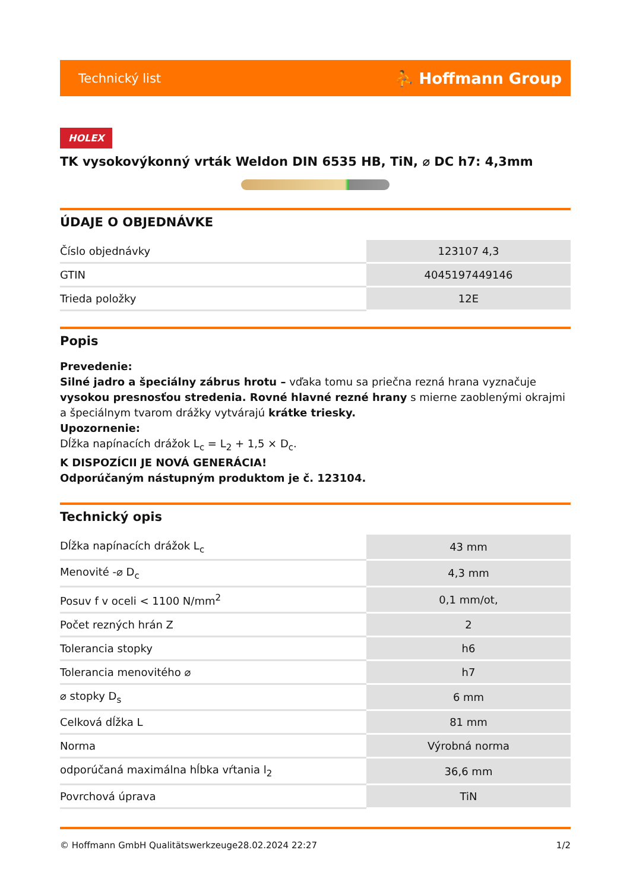Technický list ⛹ Hoffmann Group
HOLEX
TK vysokovýkonný vrták Weldon DIN 6535 HB, TiN, ⌀ DC h7: 4,3mm
ÚDAJE O OBJEDNÁVKE
| Číslo objednávky | 123107 4,3 |
| GTIN | 4045197449146 |
| Trieda položky | 12E |
Popis
Prevedenie:
Silné jadro a špeciálny zábrus hrotu – vďaka tomu sa priečna rezná hrana vyznačuje vysokou presnosťou stredenia. Rovné hlavné rezné hrany s mierne zaoblenými okrajmi a špeciálnym tvarom drážky vytvárajú krátke triesky.
Upozornenie:
Dĺžka napínacích drážok L<sub>c</sub> = L<sub>2</sub> + 1,5 × D<sub>c</sub>.
K DISPOZÍCII JE NOVÁ GENERÁCIA!
Odporúčaným nástupným produktom je č. 123104.
Technický opis
| Dĺžka napínacích drážok L<sub>c</sub> | 43 mm |
| Menovité -⌀ D<sub>c</sub> | 4,3 mm |
| Posuv f v oceli < 1100 N/mm<sup>2</sup> | 0,1 mm/ot, |
| Počet rezných hrán Z | 2 |
| Tolerancia stopky | h6 |
| Tolerancia menovitého ⌀ | h7 |
| ⌀ stopky D<sub>s</sub> | 6 mm |
| Celková dĺžka L | 81 mm |
| Norma | Výrobná norma |
| odporúčaná maximálna hĺbka vŕtania l<sub>2</sub> | 36,6 mm |
| Povrchová úprava | TiN |
© Hoffmann GmbH Qualitätswerkzeuge 28.02.2024 22:27 1/2